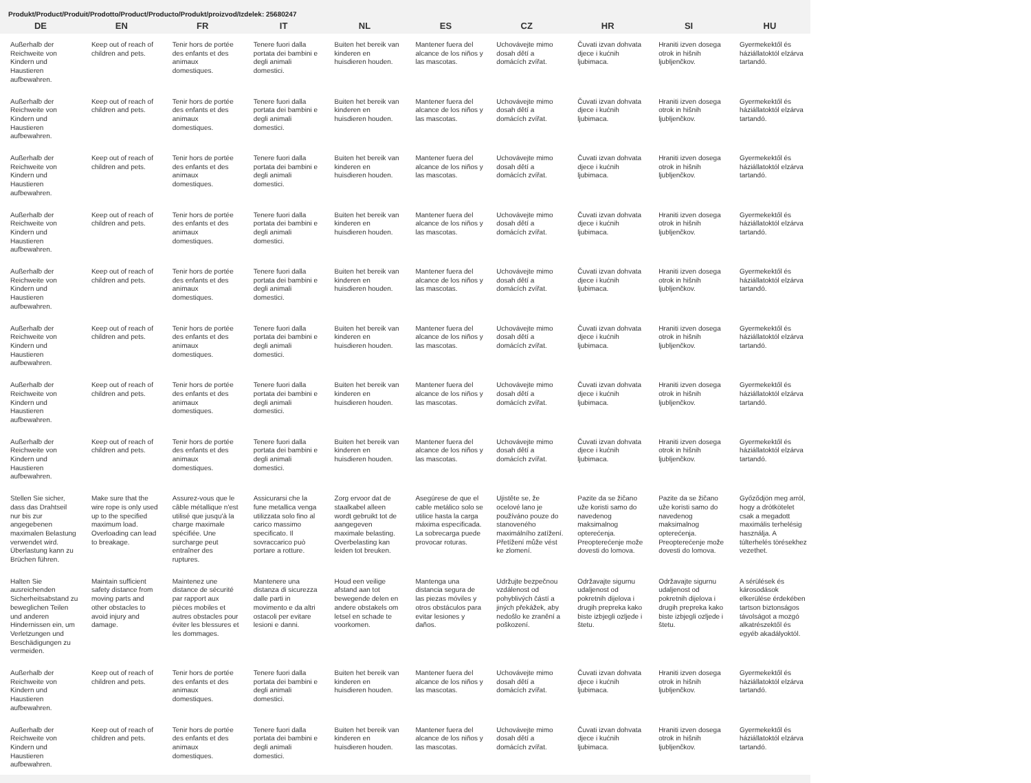Produkt/Product/Produit/Prodotto/Product/Producto/Produkt/proizvod/Izdelek: 25680247
| DE | EN | FR | IT | NL | ES | CZ | HR | SI | HU |
| --- | --- | --- | --- | --- | --- | --- | --- | --- | --- |
| Außerhalb der Reichweite von Kindern und Haustieren aufbewahren. | Keep out of reach of children and pets. | Tenir hors de portée des enfants et des animaux domestiques. | Tenere fuori dalla portata dei bambini e degli animali domestici. | Buiten het bereik van kinderen en huisdieren houden. | Mantener fuera del alcance de los niños y las mascotas. | Uchovávejte mimo dosah dětí a domácích zvířat. | Čuvati izvan dohvata djece i kućnih ljubimaca. | Hraniti izven dosega otrok in hišnih ljubljenčkov. | Gyermekektől és háziállatoktól elzárva tartandó. |
| Außerhalb der Reichweite von Kindern und Haustieren aufbewahren. | Keep out of reach of children and pets. | Tenir hors de portée des enfants et des animaux domestiques. | Tenere fuori dalla portata dei bambini e degli animali domestici. | Buiten het bereik van kinderen en huisdieren houden. | Mantener fuera del alcance de los niños y las mascotas. | Uchovávejte mimo dosah dětí a domácích zvířat. | Čuvati izvan dohvata djece i kućnih ljubimaca. | Hraniti izven dosega otrok in hišnih ljubljenčkov. | Gyermekektől és háziállatoktól elzárva tartandó. |
| Außerhalb der Reichweite von Kindern und Haustieren aufbewahren. | Keep out of reach of children and pets. | Tenir hors de portée des enfants et des animaux domestiques. | Tenere fuori dalla portata dei bambini e degli animali domestici. | Buiten het bereik van kinderen en huisdieren houden. | Mantener fuera del alcance de los niños y las mascotas. | Uchovávejte mimo dosah dětí a domácích zvířat. | Čuvati izvan dohvata djece i kućnih ljubimaca. | Hraniti izven dosega otrok in hišnih ljubljenčkov. | Gyermekektől és háziállatoktól elzárva tartandó. |
| Außerhalb der Reichweite von Kindern und Haustieren aufbewahren. | Keep out of reach of children and pets. | Tenir hors de portée des enfants et des animaux domestiques. | Tenere fuori dalla portata dei bambini e degli animali domestici. | Buiten het bereik van kinderen en huisdieren houden. | Mantener fuera del alcance de los niños y las mascotas. | Uchovávejte mimo dosah dětí a domácích zvířat. | Čuvati izvan dohvata djece i kućnih ljubimaca. | Hraniti izven dosega otrok in hišnih ljubljenčkov. | Gyermekektől és háziállatoktól elzárva tartandó. |
| Außerhalb der Reichweite von Kindern und Haustieren aufbewahren. | Keep out of reach of children and pets. | Tenir hors de portée des enfants et des animaux domestiques. | Tenere fuori dalla portata dei bambini e degli animali domestici. | Buiten het bereik van kinderen en huisdieren houden. | Mantener fuera del alcance de los niños y las mascotas. | Uchovávejte mimo dosah dětí a domácích zvířat. | Čuvati izvan dohvata djece i kućnih ljubimaca. | Hraniti izven dosega otrok in hišnih ljubljenčkov. | Gyermekektől és háziállatoktól elzárva tartandó. |
| Außerhalb der Reichweite von Kindern und Haustieren aufbewahren. | Keep out of reach of children and pets. | Tenir hors de portée des enfants et des animaux domestiques. | Tenere fuori dalla portata dei bambini e degli animali domestici. | Buiten het bereik van kinderen en huisdieren houden. | Mantener fuera del alcance de los niños y las mascotas. | Uchovávejte mimo dosah dětí a domácích zvířat. | Čuvati izvan dohvata djece i kućnih ljubimaca. | Hraniti izven dosega otrok in hišnih ljubljenčkov. | Gyermekektől és háziállatoktól elzárva tartandó. |
| Außerhalb der Reichweite von Kindern und Haustieren aufbewahren. | Keep out of reach of children and pets. | Tenir hors de portée des enfants et des animaux domestiques. | Tenere fuori dalla portata dei bambini e degli animali domestici. | Buiten het bereik van kinderen en huisdieren houden. | Mantener fuera del alcance de los niños y las mascotas. | Uchovávejte mimo dosah dětí a domácích zvířat. | Čuvati izvan dohvata djece i kućnih ljubimaca. | Hraniti izven dosega otrok in hišnih ljubljenčkov. | Gyermekektől és háziállatoktól elzárva tartandó. |
| Außerhalb der Reichweite von Kindern und Haustieren aufbewahren. | Keep out of reach of children and pets. | Tenir hors de portée des enfants et des animaux domestiques. | Tenere fuori dalla portata dei bambini e degli animali domestici. | Buiten het bereik van kinderen en huisdieren houden. | Mantener fuera del alcance de los niños y las mascotas. | Uchovávejte mimo dosah dětí a domácích zvířat. | Čuvati izvan dohvata djece i kućnih ljubimaca. | Hraniti izven dosega otrok in hišnih ljubljenčkov. | Gyermekektől és háziállatoktól elzárva tartandó. |
| Stellen Sie sicher, dass das Drahtseil nur bis zur angegebenen maximalen Belastung verwendet wird. Überlastung kann zu Brüchen führen. | Make sure that the wire rope is only used up to the specified maximum load. Overloading can lead to breakage. | Assurez-vous que le câble métallique n'est utilisé que jusqu'à la charge maximale spécifiée. Une surcharge peut entraîner des ruptures. | Assicurarsi che la fune metallica venga utilizzata solo fino al carico massimo specificato. Il sovraccarico può portare a rotture. | Zorg ervoor dat de staalkabel alleen wordt gebruikt tot de aangegeven maximale belasting. Overbelasting kan leiden tot breuken. | Asegúrese de que el cable metálico solo se utilice hasta la carga máxima especificada. La sobrecarga puede provocar roturas. | Ujistěte se, že ocelové lano je používáno pouze do stanoveného maximálního zatížení. Přetížení může vést ke zlomení. | Pazite da se žičano uže koristi samo do navedenog maksimalnog opterećenja. Preopterećenje može dovesti do lomova. | Pazite da se žičano uže koristi samo do navedenog maksimalnog opterećenja. Preopterećenje može dovesti do lomova. | Győződjön meg arról, hogy a drótkötelet csak a megadott maximális terhelésig használja. A túlterhelés törésekhez vezethet. |
| Halten Sie ausreichenden Sicherheitsabstand zu beweglichen Teilen und anderen Hindernissen ein, um Verletzungen und Beschädigungen zu vermeiden. | Maintain sufficient safety distance from moving parts and other obstacles to avoid injury and damage. | Maintenez une distance de sécurité par rapport aux pièces mobiles et autres obstacles pour éviter les blessures et les dommages. | Mantenere una distanza di sicurezza dalle parti in movimento e da altri ostacoli per evitare lesioni e danni. | Houd een veilige afstand aan tot bewegende delen en andere obstakels om letsel en schade te voorkomen. | Mantenga una distancia segura de las piezas móviles y otros obstáculos para evitar lesiones y daños. | Udržujte bezpečnou vzdálenost od pohyblivých částí a jiných překážek, aby nedošlo ke zranění a poškození. | Održavajte sigurnu udaljenost od pokretnih dijelova i drugih prepreka kako biste izbjegli ozljede i štetu. | Održavajte sigurnu udaljenost od pokretnih dijelova i drugih prepreka kako biste izbjegli ozljede i štetu. | A sérülések és károsodások elkerülése érdekében tartson biztonságos távolságot a mozgó alkatrészektől és egyéb akadályoktól. |
| Außerhalb der Reichweite von Kindern und Haustieren aufbewahren. | Keep out of reach of children and pets. | Tenir hors de portée des enfants et des animaux domestiques. | Tenere fuori dalla portata dei bambini e degli animali domestici. | Buiten het bereik van kinderen en huisdieren houden. | Mantener fuera del alcance de los niños y las mascotas. | Uchovávejte mimo dosah dětí a domácích zvířat. | Čuvati izvan dohvata djece i kućnih ljubimaca. | Hraniti izven dosega otrok in hišnih ljubljenčkov. | Gyermekektől és háziállatoktól elzárva tartandó. |
| Außerhalb der Reichweite von Kindern und Haustieren aufbewahren. | Keep out of reach of children and pets. | Tenir hors de portée des enfants et des animaux domestiques. | Tenere fuori dalla portata dei bambini e degli animali domestici. | Buiten het bereik van kinderen en huisdieren houden. | Mantener fuera del alcance de los niños y las mascotas. | Uchovávejte mimo dosah dětí a domácích zvířat. | Čuvati izvan dohvata djece i kućnih ljubimaca. | Hraniti izven dosega otrok in hišnih ljubljenčkov. | Gyermekektől és háziállatoktól elzárva tartandó. |